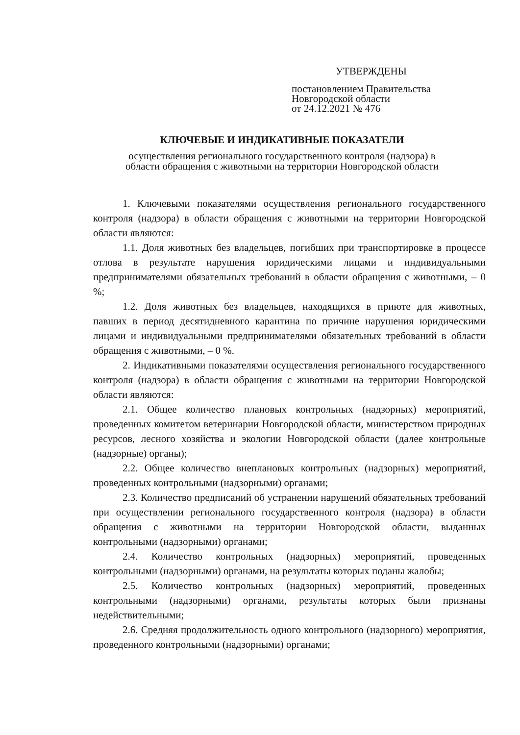УТВЕРЖДЕНЫ
постановлением Правительства
Новгородской области
от 24.12.2021 № 476
КЛЮЧЕВЫЕ И ИНДИКАТИВНЫЕ ПОКАЗАТЕЛИ
осуществления регионального государственного контроля (надзора) в
области обращения с животными на территории Новгородской области
1. Ключевыми показателями осуществления регионального государственного контроля (надзора) в области обращения с животными на территории Новгородской области являются:
1.1. Доля животных без владельцев, погибших при транспортировке в процессе отлова в результате нарушения юридическими лицами и индивидуальными предпринимателями обязательных требований в области обращения с животными, – 0 %;
1.2. Доля животных без владельцев, находящихся в приюте для животных, павших в период десятидневного карантина по причине нарушения юридическими лицами и индивидуальными предпринимателями обязательных требований в области обращения с животными, – 0 %.
2. Индикативными показателями осуществления регионального государственного контроля (надзора) в области обращения с животными на территории Новгородской области являются:
2.1. Общее количество плановых контрольных (надзорных) мероприятий, проведенных комитетом ветеринарии Новгородской области, министерством природных ресурсов, лесного хозяйства и экологии Новгородской области (далее контрольные (надзорные) органы);
2.2. Общее количество внеплановых контрольных (надзорных) мероприятий, проведенных контрольными (надзорными) органами;
2.3. Количество предписаний об устранении нарушений обязательных требований при осуществлении регионального государственного контроля (надзора) в области обращения с животными на территории Новгородской области, выданных контрольными (надзорными) органами;
2.4. Количество контрольных (надзорных) мероприятий, проведенных контрольными (надзорными) органами, на результаты которых поданы жалобы;
2.5. Количество контрольных (надзорных) мероприятий, проведенных контрольными (надзорными) органами, результаты которых были признаны недействительными;
2.6. Средняя продолжительность одного контрольного (надзорного) мероприятия, проведенного контрольными (надзорными) органами;